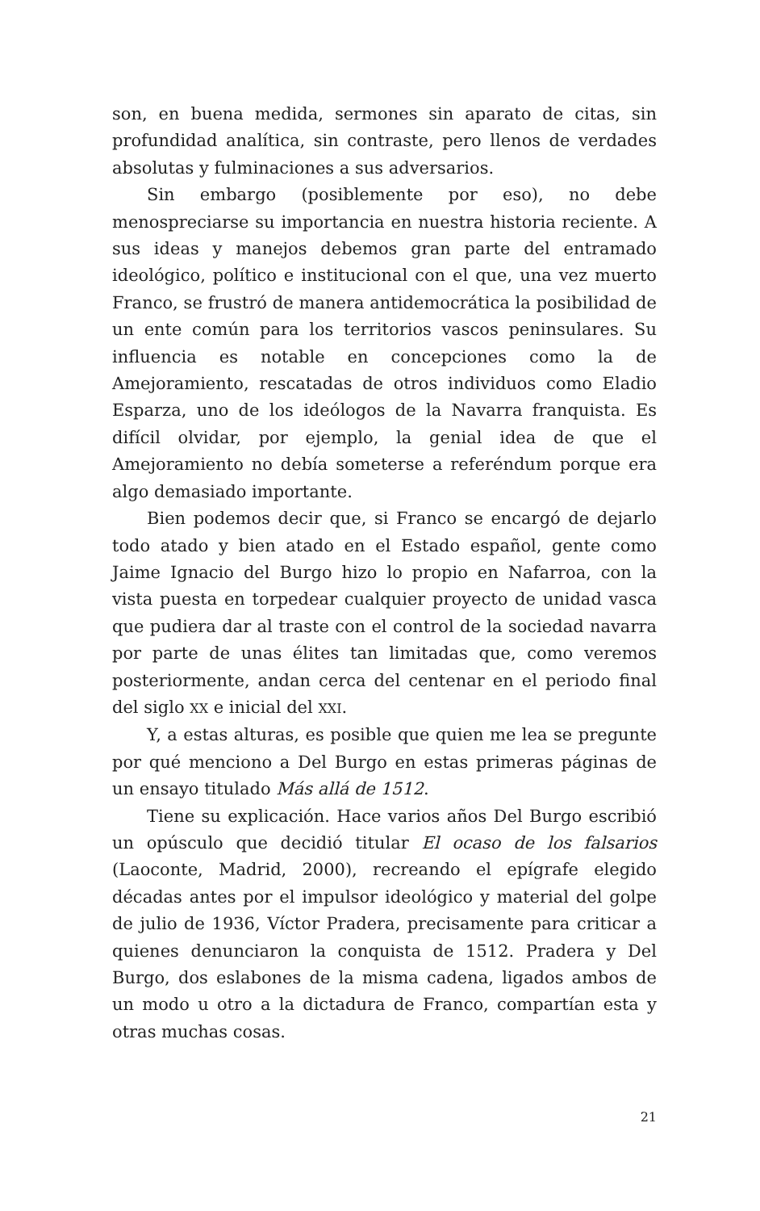son, en buena medida, sermones sin aparato de citas, sin profundidad analítica, sin contraste, pero llenos de verdades absolutas y fulminaciones a sus adversarios.
Sin embargo (posiblemente por eso), no debe menospreciarse su importancia en nuestra historia reciente. A sus ideas y manejos debemos gran parte del entramado ideológico, político e institucional con el que, una vez muerto Franco, se frustró de manera antidemocrática la posibilidad de un ente común para los territorios vascos peninsulares. Su influencia es notable en concepciones como la de Amejoramiento, rescatadas de otros individuos como Eladio Esparza, uno de los ideólogos de la Navarra franquista. Es difícil olvidar, por ejemplo, la genial idea de que el Amejoramiento no debía someterse a referéndum porque era algo demasiado importante.
Bien podemos decir que, si Franco se encargó de dejarlo todo atado y bien atado en el Estado español, gente como Jaime Ignacio del Burgo hizo lo propio en Nafarroa, con la vista puesta en torpedear cualquier proyecto de unidad vasca que pudiera dar al traste con el control de la sociedad navarra por parte de unas élites tan limitadas que, como veremos posteriormente, andan cerca del centenar en el periodo final del siglo XX e inicial del XXI.
Y, a estas alturas, es posible que quien me lea se pregunte por qué menciono a Del Burgo en estas primeras páginas de un ensayo titulado Más allá de 1512.
Tiene su explicación. Hace varios años Del Burgo escribió un opúsculo que decidió titular El ocaso de los falsarios (Laoconte, Madrid, 2000), recreando el epígrafe elegido décadas antes por el impulsor ideológico y material del golpe de julio de 1936, Víctor Pradera, precisamente para criticar a quienes denunciaron la conquista de 1512. Pradera y Del Burgo, dos eslabones de la misma cadena, ligados ambos de un modo u otro a la dictadura de Franco, compartían esta y otras muchas cosas.
21